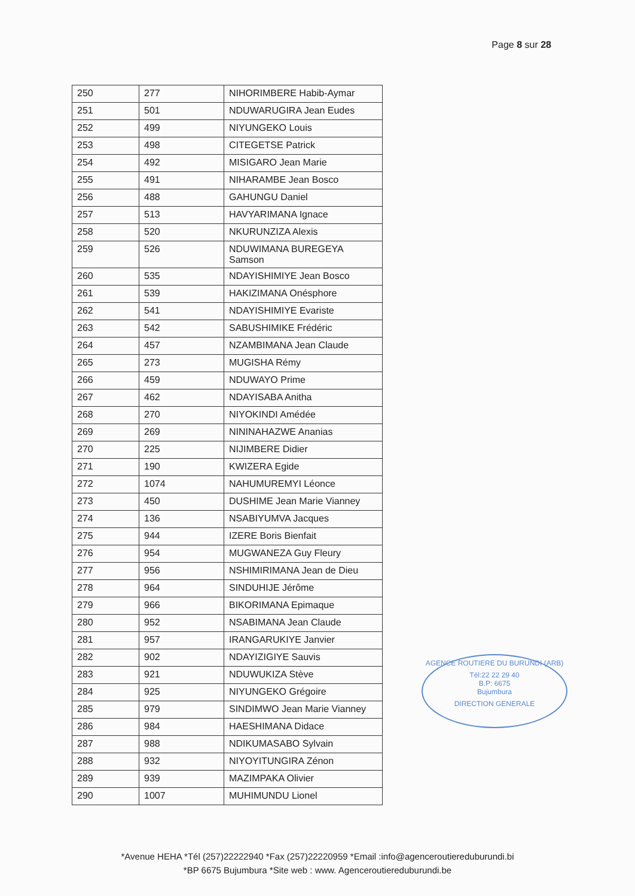Page 8 sur 28
| 250 | 277 | NIHORIMBERE Habib-Aymar |
| 251 | 501 | NDUWARUGIRA Jean Eudes |
| 252 | 499 | NIYUNGEKO Louis |
| 253 | 498 | CITEGETSE Patrick |
| 254 | 492 | MISIGARO Jean Marie |
| 255 | 491 | NIHARAMBE Jean Bosco |
| 256 | 488 | GAHUNGU Daniel |
| 257 | 513 | HAVYARIMANA Ignace |
| 258 | 520 | NKURUNZIZA Alexis |
| 259 | 526 | NDUWIMANA BUREGEYA Samson |
| 260 | 535 | NDAYISHIMIYE Jean Bosco |
| 261 | 539 | HAKIZIMANA Onésphore |
| 262 | 541 | NDAYISHIMIYE Evariste |
| 263 | 542 | SABUSHIMIKE Frédéric |
| 264 | 457 | NZAMBIMANA Jean Claude |
| 265 | 273 | MUGISHA Rémy |
| 266 | 459 | NDUWAYO Prime |
| 267 | 462 | NDAYISABA Anitha |
| 268 | 270 | NIYOKINDI Amédée |
| 269 | 269 | NININAHAZWE Ananias |
| 270 | 225 | NIJIMBERE Didier |
| 271 | 190 | KWIZERA Egide |
| 272 | 1074 | NAHUMUREMYI Léonce |
| 273 | 450 | DUSHIME Jean Marie Vianney |
| 274 | 136 | NSABIYUMVA Jacques |
| 275 | 944 | IZERE Boris Bienfait |
| 276 | 954 | MUGWANEZA Guy Fleury |
| 277 | 956 | NSHIMIRIMANA Jean de Dieu |
| 278 | 964 | SINDUHIJE Jérôme |
| 279 | 966 | BIKORIMANA Epimaque |
| 280 | 952 | NSABIMANA Jean Claude |
| 281 | 957 | IRANGARUKIYE Janvier |
| 282 | 902 | NDAYIZIGIYE Sauvis |
| 283 | 921 | NDUWUKIZA Stève |
| 284 | 925 | NIYUNGEKO Grégoire |
| 285 | 979 | SINDIMWO Jean Marie Vianney |
| 286 | 984 | HAESHIMANA Didace |
| 287 | 988 | NDIKUMASABO Sylvain |
| 288 | 932 | NIYOYITUNGIRA Zénon |
| 289 | 939 | MAZIMPAKA Olivier |
| 290 | 1007 | MUHIMUNDU Lionel |
AGENCE ROUTIERE DU BURUNDI (ARB)
Tél:22 22 29 40
B.P: 6675
Bujumbura
DIRECTION GENERALE
*Avenue HEHA *Tél (257)22222940 *Fax (257)22220959 *Email :info@agenceroutiereduburundi.bi
*BP 6675 Bujumbura *Site web : www. Agenceroutiereduburundi.be